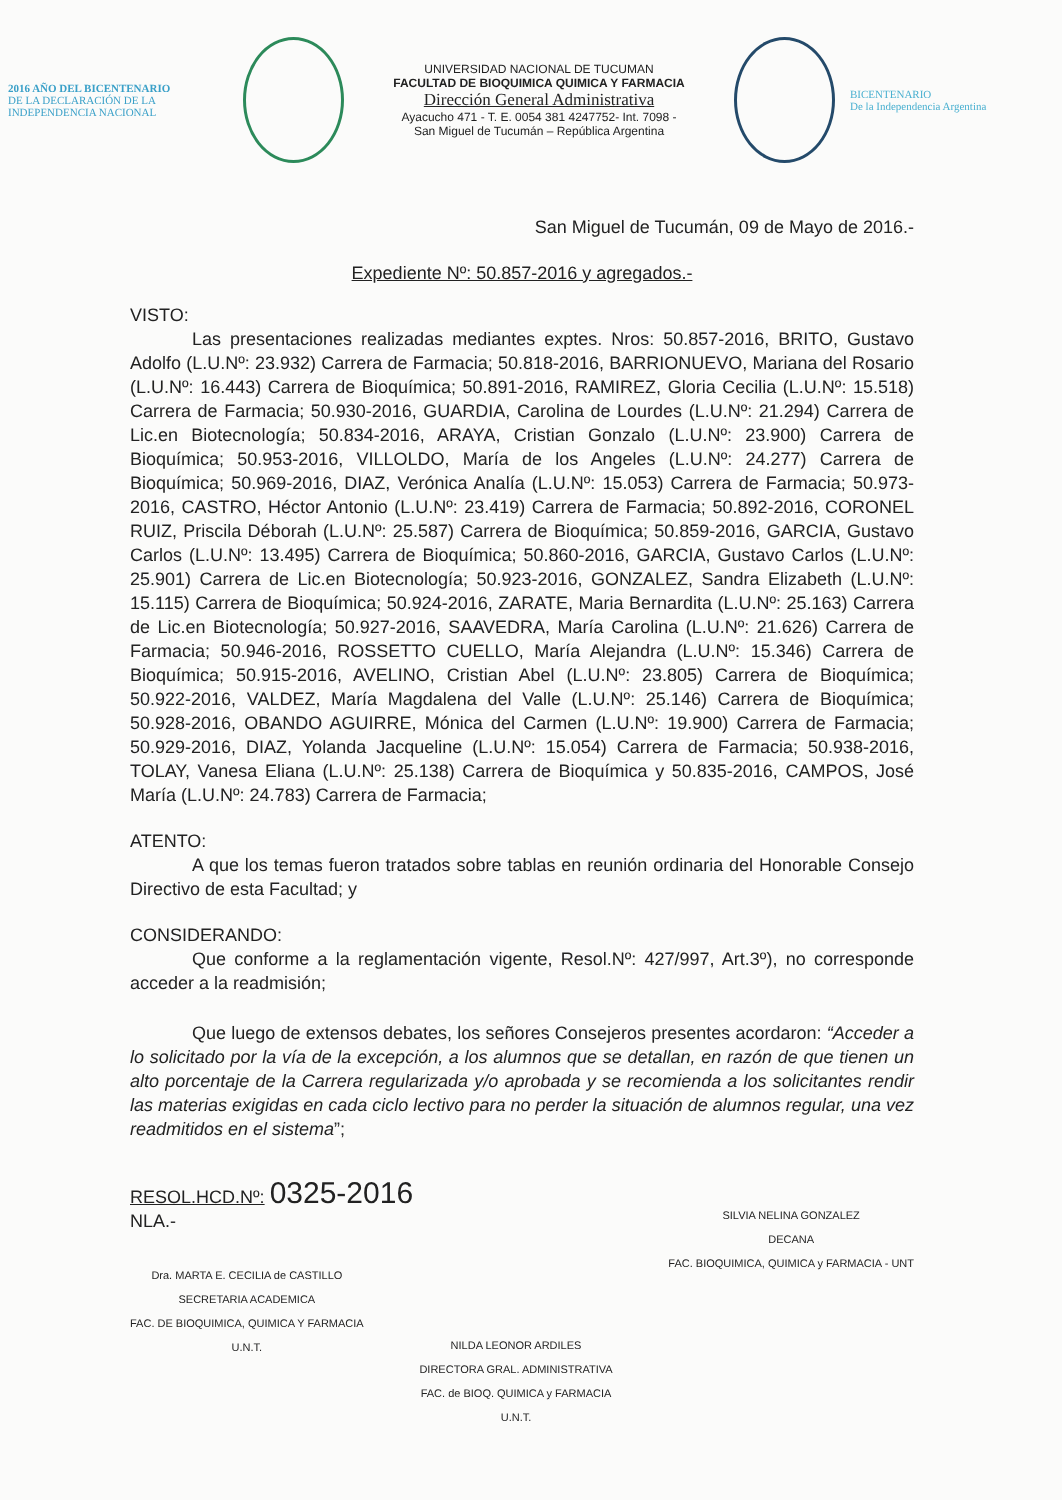2016 AÑO DEL BICENTENARIO
DE LA DECLARACIÓN DE LA INDEPENDENCIA NACIONAL
UNIVERSIDAD NACIONAL DE TUCUMAN
FACULTAD DE BIOQUIMICA QUIMICA Y FARMACIA
Dirección General Administrativa
Ayacucho 471 - T. E. 0054 381 4247752- Int. 7098 -
San Miguel de Tucumán – República Argentina
BICENTENARIO
De la Independencia Argentina
San Miguel de Tucumán, 09 de Mayo de 2016.-
Expediente Nº: 50.857-2016 y agregados.-
VISTO:
Las presentaciones realizadas mediantes exptes. Nros: 50.857-2016, BRITO, Gustavo Adolfo (L.U.Nº: 23.932) Carrera de Farmacia; 50.818-2016, BARRIONUEVO, Mariana del Rosario (L.U.Nº: 16.443) Carrera de Bioquímica; 50.891-2016, RAMIREZ, Gloria Cecilia (L.U.Nº: 15.518) Carrera de Farmacia; 50.930-2016, GUARDIA, Carolina de Lourdes (L.U.Nº: 21.294) Carrera de Lic.en Biotecnología; 50.834-2016, ARAYA, Cristian Gonzalo (L.U.Nº: 23.900) Carrera de Bioquímica; 50.953-2016, VILLOLDO, María de los Angeles (L.U.Nº: 24.277) Carrera de Bioquímica; 50.969-2016, DIAZ, Verónica Analía (L.U.Nº: 15.053) Carrera de Farmacia; 50.973-2016, CASTRO, Héctor Antonio (L.U.Nº: 23.419) Carrera de Farmacia; 50.892-2016, CORONEL RUIZ, Priscila Déborah (L.U.Nº: 25.587) Carrera de Bioquímica; 50.859-2016, GARCIA, Gustavo Carlos (L.U.Nº: 13.495) Carrera de Bioquímica; 50.860-2016, GARCIA, Gustavo Carlos (L.U.Nº: 25.901) Carrera de Lic.en Biotecnología; 50.923-2016, GONZALEZ, Sandra Elizabeth (L.U.Nº: 15.115) Carrera de Bioquímica; 50.924-2016, ZARATE, Maria Bernardita (L.U.Nº: 25.163) Carrera de Lic.en Biotecnología; 50.927-2016, SAAVEDRA, María Carolina (L.U.Nº: 21.626) Carrera de Farmacia; 50.946-2016, ROSSETTO CUELLO, María Alejandra (L.U.Nº: 15.346) Carrera de Bioquímica; 50.915-2016, AVELINO, Cristian Abel (L.U.Nº: 23.805) Carrera de Bioquímica; 50.922-2016, VALDEZ, María Magdalena del Valle (L.U.Nº: 25.146) Carrera de Bioquímica; 50.928-2016, OBANDO AGUIRRE, Mónica del Carmen (L.U.Nº: 19.900) Carrera de Farmacia; 50.929-2016, DIAZ, Yolanda Jacqueline (L.U.Nº: 15.054) Carrera de Farmacia; 50.938-2016, TOLAY, Vanesa Eliana (L.U.Nº: 25.138) Carrera de Bioquímica y 50.835-2016, CAMPOS, José María (L.U.Nº: 24.783) Carrera de Farmacia;
ATENTO:
A que los temas fueron tratados sobre tablas en reunión ordinaria del Honorable Consejo Directivo de esta Facultad; y
CONSIDERANDO:
Que conforme a la reglamentación vigente, Resol.Nº: 427/997, Art.3º), no corresponde acceder a la readmisión;
Que luego de extensos debates, los señores Consejeros presentes acordaron: “Acceder a lo solicitado por la vía de la excepción, a los alumnos que se detallan, en razón de que tienen un alto porcentaje de la Carrera regularizada y/o aprobada y se recomienda a los solicitantes rendir las materias exigidas en cada ciclo lectivo para no perder la situación de alumnos regular, una vez readmitidos en el sistema”;
RESOL.HCD.Nº: 0325-2016
NLA.-
Dra. MARTA E. CECILIA de CASTILLO
SECRETARIA ACADEMICA
FAC. DE BIOQUIMICA, QUIMICA Y FARMACIA
U.N.T.
NILDA LEONOR ARDILES
DIRECTORA GRAL. ADMINISTRATIVA
FAC. de BIOQ. QUIMICA y FARMACIA
U.N.T.
SILVIA NELINA GONZALEZ
DECANA
FAC. BIOQUIMICA, QUIMICA y FARMACIA - UNT